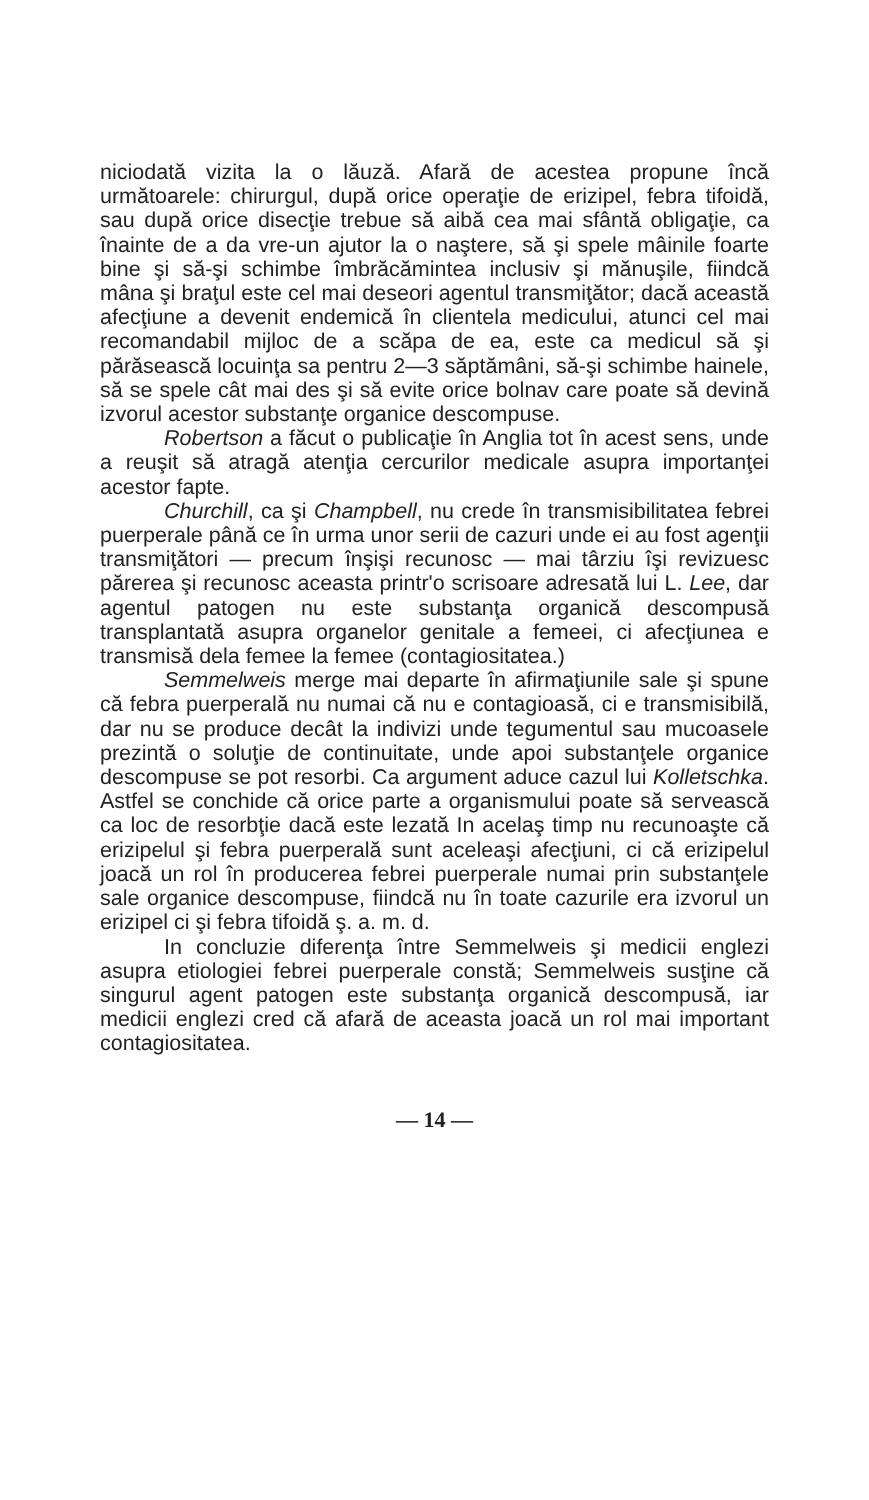niciodată vizita la o lăuză. Afară de acestea propune încă următoarele: chirurgul, după orice operaţie de erizipel, febra tifoidă, sau după orice disecţie trebue să aibă cea mai sfântă obligaţie, ca înainte de a da vre-un ajutor la o naştere, să şi spele mâinile foarte bine şi să-şi schimbe îmbrăcămintea inclusiv şi mănuşile, fiindcă mâna şi braţul este cel mai deseori agentul transmiţător; dacă această afecţiune a devenit endemică în clientela medicului, atunci cel mai recomandabil mijloc de a scăpa de ea, este ca medicul să şi părăsească locuinţa sa pentru 2—3 săptămâni, să-şi schimbe hainele, să se spele cât mai des şi să evite orice bolnav care poate să devină izvorul acestor substanţe organice descompuse.
Robertson a făcut o publicaţie în Anglia tot în acest sens, unde a reuşit să atragă atenţia cercurilor medicale asupra importanţei acestor fapte.
Churchill, ca şi Champbell, nu crede în transmisibilitatea febrei puerperale până ce în urma unor serii de cazuri unde ei au fost agenţii transmiţători — precum înşişi recunosc — mai târziu îşi revizuesc părerea şi recunosc aceasta printr'o scrisoare adresată lui L. Lee, dar agentul patogen nu este substanţa organică descompusă transplantată asupra organelor genitale a femeei, ci afecţiunea e transmisă dela femee la femee (contagiositatea.)
Semmelweis merge mai departe în afirmaţiunile sale şi spune că febra puerperală nu numai că nu e contagioasă, ci e transmisibilă, dar nu se produce decât la indivizi unde tegumentul sau mucoasele prezintă o soluţie de continuitate, unde apoi substanţele organice descompuse se pot resorbi. Ca argument aduce cazul lui Kolletschka. Astfel se conchide că orice parte a organismului poate să servească ca loc de resorbţie dacă este lezată In acelaş timp nu recunoaşte că erizipelul şi febra puerperală sunt aceleaşi afecţiuni, ci că erizipelul joacă un rol în producerea febrei puerperale numai prin substanţele sale organice descompuse, fiindcă nu în toate cazurile era izvorul un erizipel ci şi febra tifoidă ş. a. m. d.
In concluzie diferenţa între Semmelweis şi medicii englezi asupra etiologiei febrei puerperale constă; Semmelweis susţine că singurul agent patogen este substanţa organică descompusă, iar medicii englezi cred că afară de aceasta joacă un rol mai important contagiositatea.
— 14 —